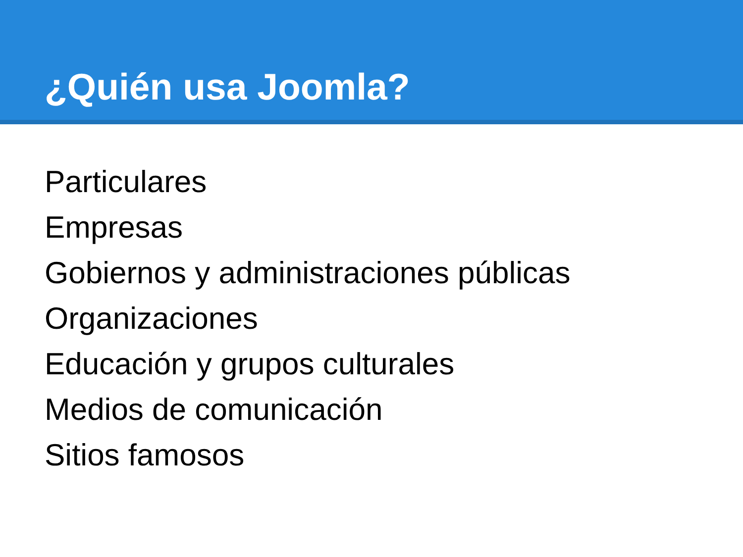¿Quién usa Joomla?
Particulares
Empresas
Gobiernos y administraciones públicas
Organizaciones
Educación y grupos culturales
Medios de comunicación
Sitios famosos